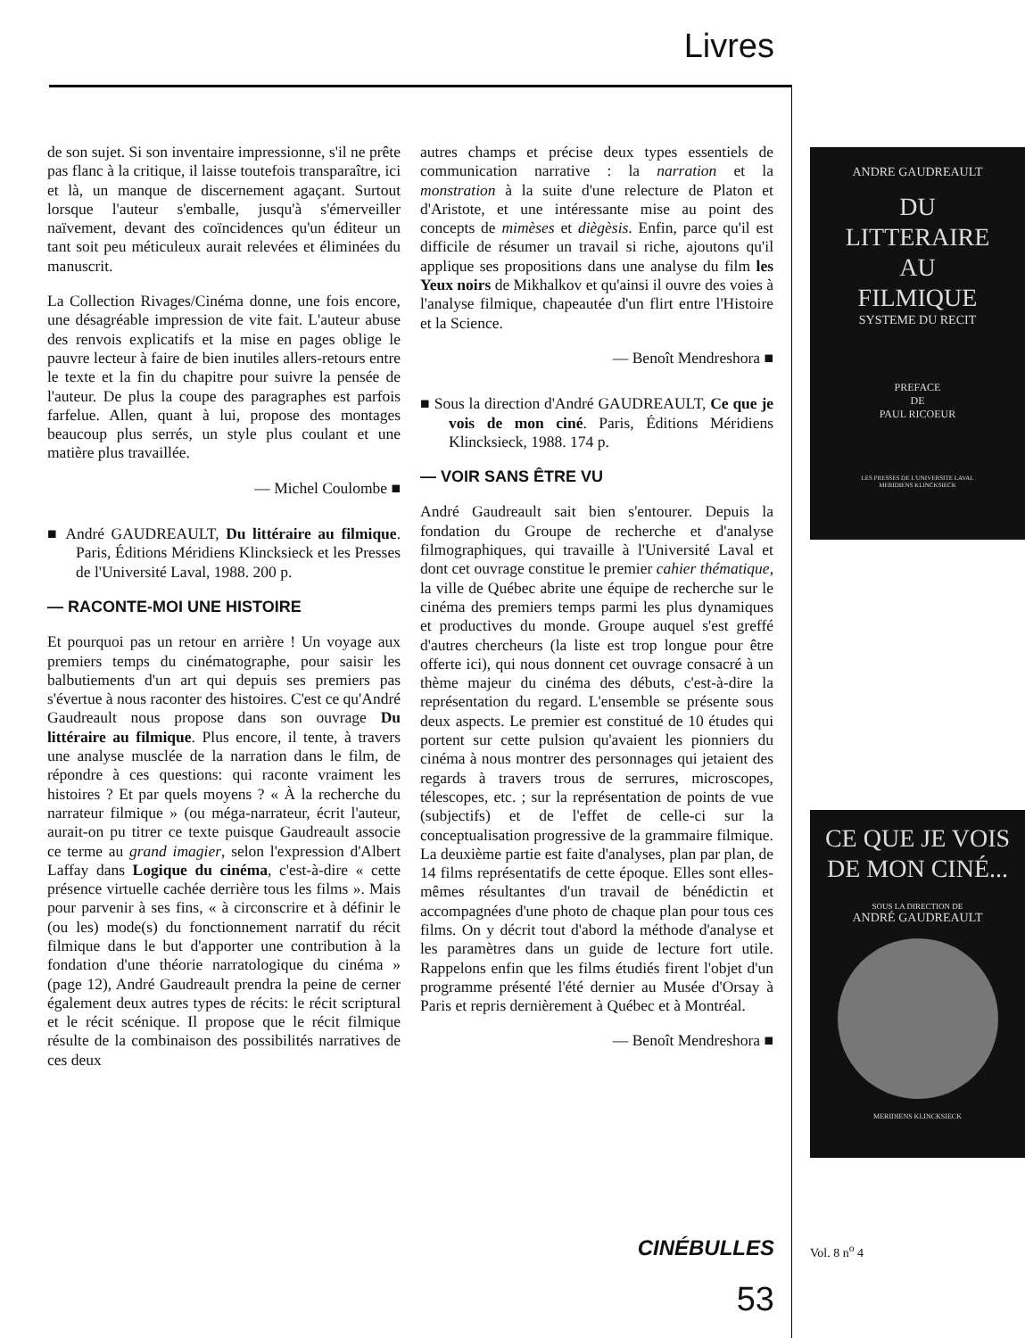Livres
de son sujet. Si son inventaire impressionne, s'il ne prête pas flanc à la critique, il laisse toutefois transparaître, ici et là, un manque de discernement agaçant. Surtout lorsque l'auteur s'emballe, jusqu'à s'émerveiller naïvement, devant des coïncidences qu'un éditeur un tant soit peu méticuleux aurait relevées et éliminées du manuscrit.
La Collection Rivages/Cinéma donne, une fois encore, une désagréable impression de vite fait. L'auteur abuse des renvois explicatifs et la mise en pages oblige le pauvre lecteur à faire de bien inutiles allers-retours entre le texte et la fin du chapitre pour suivre la pensée de l'auteur. De plus la coupe des paragraphes est parfois farfelue. Allen, quant à lui, propose des montages beaucoup plus serrés, un style plus coulant et une matière plus travaillée.
— Michel Coulombe ■
■ André GAUDREAULT, Du littéraire au filmique. Paris, Éditions Méridiens Klincksieck et les Presses de l'Université Laval, 1988. 200 p.
— RACONTE-MOI UNE HISTOIRE
Et pourquoi pas un retour en arrière ! Un voyage aux premiers temps du cinématographe, pour saisir les balbutiements d'un art qui depuis ses premiers pas s'évertue à nous raconter des histoires. C'est ce qu'André Gaudreault nous propose dans son ouvrage Du littéraire au filmique. Plus encore, il tente, à travers une analyse musclée de la narration dans le film, de répondre à ces questions: qui raconte vraiment les histoires ? Et par quels moyens ? « À la recherche du narrateur filmique » (ou méga-narrateur, écrit l'auteur, aurait-on pu titrer ce texte puisque Gaudreault associe ce terme au grand imagier, selon l'expression d'Albert Laffay dans Logique du cinéma, c'est-à-dire « cette présence virtuelle cachée derrière tous les films ». Mais pour parvenir à ses fins, « à circonscrire et à définir le (ou les) mode(s) du fonctionnement narratif du récit filmique dans le but d'apporter une contribution à la fondation d'une théorie narratologique du cinéma » (page 12), André Gaudreault prendra la peine de cerner également deux autres types de récits: le récit scriptural et le récit scénique. Il propose que le récit filmique résulte de la combinaison des possibilités narratives de ces deux
autres champs et précise deux types essentiels de communication narrative : la narration et la monstration à la suite d'une relecture de Platon et d'Aristote, et une intéressante mise au point des concepts de mimèses et diègèsis. Enfin, parce qu'il est difficile de résumer un travail si riche, ajoutons qu'il applique ses propositions dans une analyse du film les Yeux noirs de Mikhalkov et qu'ainsi il ouvre des voies à l'analyse filmique, chapeautée d'un flirt entre l'Histoire et la Science.
— Benoît Mendreshora ■
■ Sous la direction d'André GAUDREAULT, Ce que je vois de mon ciné. Paris, Éditions Méridiens Klincksieck, 1988. 174 p.
— VOIR SANS ÊTRE VU
André Gaudreault sait bien s'entourer. Depuis la fondation du Groupe de recherche et d'analyse filmographiques, qui travaille à l'Université Laval et dont cet ouvrage constitue le premier cahier thématique, la ville de Québec abrite une équipe de recherche sur le cinéma des premiers temps parmi les plus dynamiques et productives du monde. Groupe auquel s'est greffé d'autres chercheurs (la liste est trop longue pour être offerte ici), qui nous donnent cet ouvrage consacré à un thème majeur du cinéma des débuts, c'est-à-dire la représentation du regard. L'ensemble se présente sous deux aspects. Le premier est constitué de 10 études qui portent sur cette pulsion qu'avaient les pionniers du cinéma à nous montrer des personnages qui jetaient des regards à travers trous de serrures, microscopes, télescopes, etc. ; sur la représentation de points de vue (subjectifs) et de l'effet de celle-ci sur la conceptualisation progressive de la grammaire filmique. La deuxième partie est faite d'analyses, plan par plan, de 14 films représentatifs de cette époque. Elles sont elles-mêmes résultantes d'un travail de bénédictin et accompagnées d'une photo de chaque plan pour tous ces films. On y décrit tout d'abord la méthode d'analyse et les paramètres dans un guide de lecture fort utile. Rappelons enfin que les films étudiés firent l'objet d'un programme présenté l'été dernier au Musée d'Orsay à Paris et repris dernièrement à Québec et à Montréal.
— Benoît Mendreshora ■
ANDRE GAUDREAULT
DU
LITTERAIRE
AU
FILMIQUE
SYSTEME DU RECIT
PREFACE
DE
PAUL RICOEUR
LES PRESSES DE L'UNIVERSITE LAVAL
MERIDIENS KLINCKSIECK
CE QUE JE VOIS
DE MON CINÉ...
SOUS LA DIRECTION DE
ANDRÉ GAUDREAULT
MERIDIENS KLINCKSIECK
CINÉBULLES Vol. 8 n<sup>o</sup> 4
53